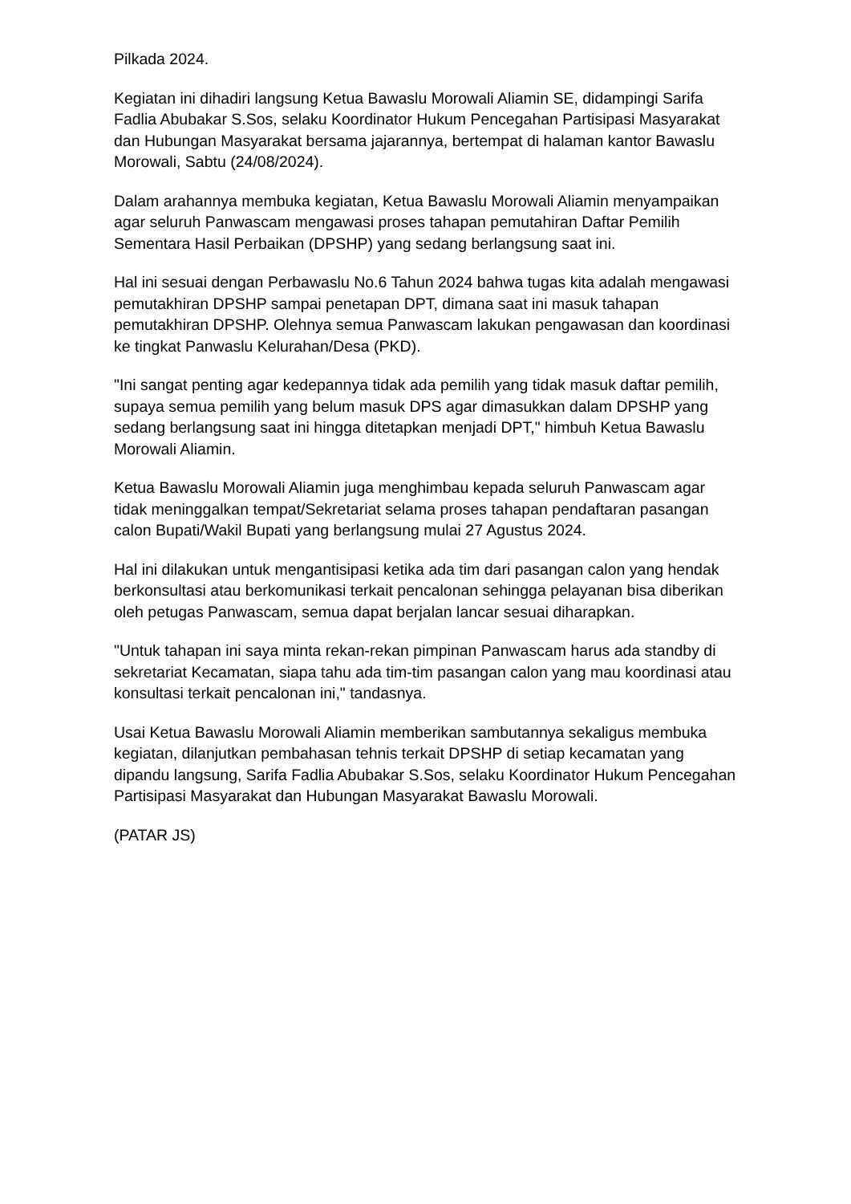Pilkada 2024.
Kegiatan ini dihadiri langsung Ketua Bawaslu Morowali Aliamin SE, didampingi Sarifa Fadlia Abubakar S.Sos, selaku Koordinator Hukum Pencegahan Partisipasi Masyarakat dan Hubungan Masyarakat bersama jajarannya, bertempat di halaman kantor Bawaslu Morowali, Sabtu (24/08/2024).
Dalam arahannya membuka kegiatan, Ketua Bawaslu Morowali Aliamin menyampaikan agar seluruh Panwascam mengawasi proses tahapan pemutahiran Daftar Pemilih Sementara Hasil Perbaikan (DPSHP) yang sedang berlangsung saat ini.
Hal ini sesuai dengan Perbawaslu No.6 Tahun 2024 bahwa tugas kita adalah mengawasi pemutakhiran DPSHP sampai penetapan DPT, dimana saat ini masuk tahapan pemutakhiran DPSHP. Olehnya semua Panwascam lakukan pengawasan dan koordinasi ke tingkat Panwaslu Kelurahan/Desa (PKD).
"Ini sangat penting agar kedepannya tidak ada pemilih yang tidak masuk daftar pemilih, supaya semua pemilih yang belum masuk DPS agar dimasukkan dalam DPSHP yang sedang berlangsung saat ini hingga ditetapkan menjadi DPT," himbuh Ketua Bawaslu Morowali Aliamin.
Ketua Bawaslu Morowali Aliamin juga menghimbau kepada seluruh Panwascam agar tidak meninggalkan tempat/Sekretariat selama proses tahapan pendaftaran pasangan calon Bupati/Wakil Bupati yang berlangsung mulai 27 Agustus 2024.
Hal ini dilakukan untuk mengantisipasi ketika ada tim dari pasangan calon yang hendak berkonsultasi atau berkomunikasi terkait pencalonan sehingga pelayanan bisa diberikan oleh petugas Panwascam, semua dapat berjalan lancar sesuai diharapkan.
"Untuk tahapan ini saya minta rekan-rekan pimpinan Panwascam harus ada standby di sekretariat Kecamatan, siapa tahu ada tim-tim pasangan calon yang mau koordinasi atau konsultasi terkait pencalonan ini," tandasnya.
Usai Ketua Bawaslu Morowali Aliamin memberikan sambutannya sekaligus membuka kegiatan, dilanjutkan pembahasan tehnis terkait DPSHP di setiap kecamatan yang dipandu langsung, Sarifa Fadlia Abubakar S.Sos, selaku Koordinator Hukum Pencegahan Partisipasi Masyarakat dan Hubungan Masyarakat Bawaslu Morowali.
(PATAR JS)